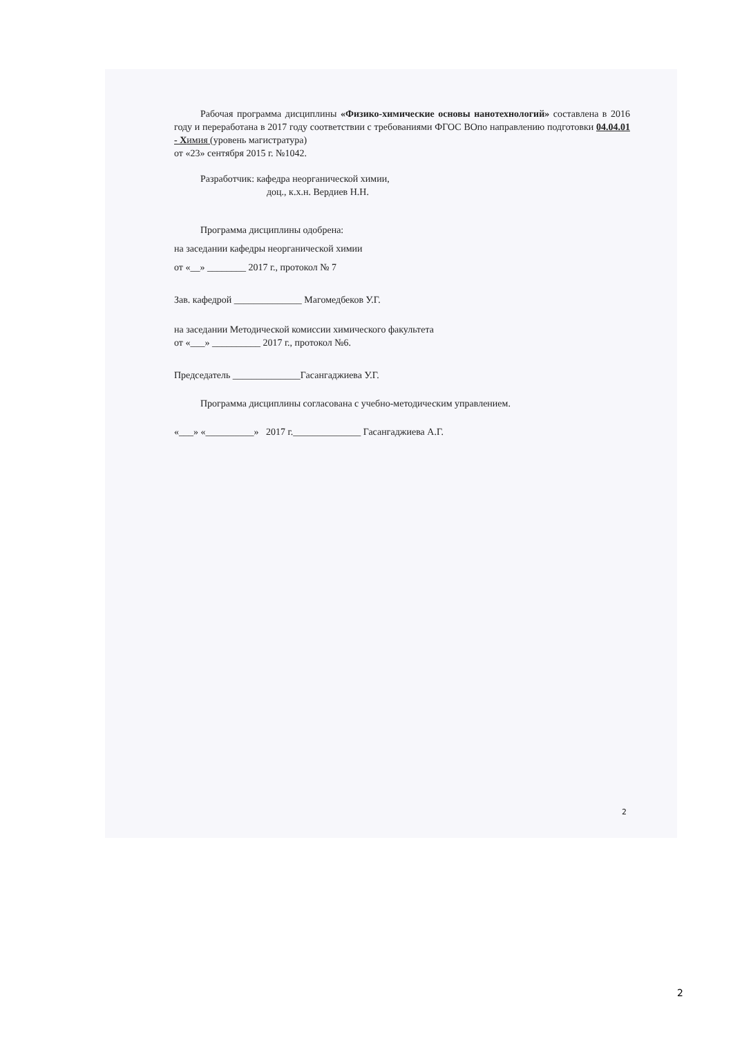Рабочая программа дисциплины «Физико-химические основы нанотехнологий» составлена в 2016 году и переработана в 2017 году соответствии с требованиями ФГОС ВОпо направлению подготовки 04.04.01 - Х имия (уровень магистратура)
от «23» сентября 2015 г. №1042.
Разработчик: кафедра неорганической химии,
доц., к.х.н. Вердиев Н.Н.
Программа дисциплины одобрена:
на заседании кафедры неорганической химии
от «__» ________ 2017 г., протокол № 7
Зав. кафедрой ______________ Магомедбеков У.Г.
на заседании Методической комиссии химического факультета
от «___» __________ 2017 г., протокол №6.
Председатель ______________Гасангаджиева У.Г.
Программа дисциплины согласована с учебно-методическим управлением.
«___» «__________» 2017 г.______________ Гасангаджиева А.Г.
2
2